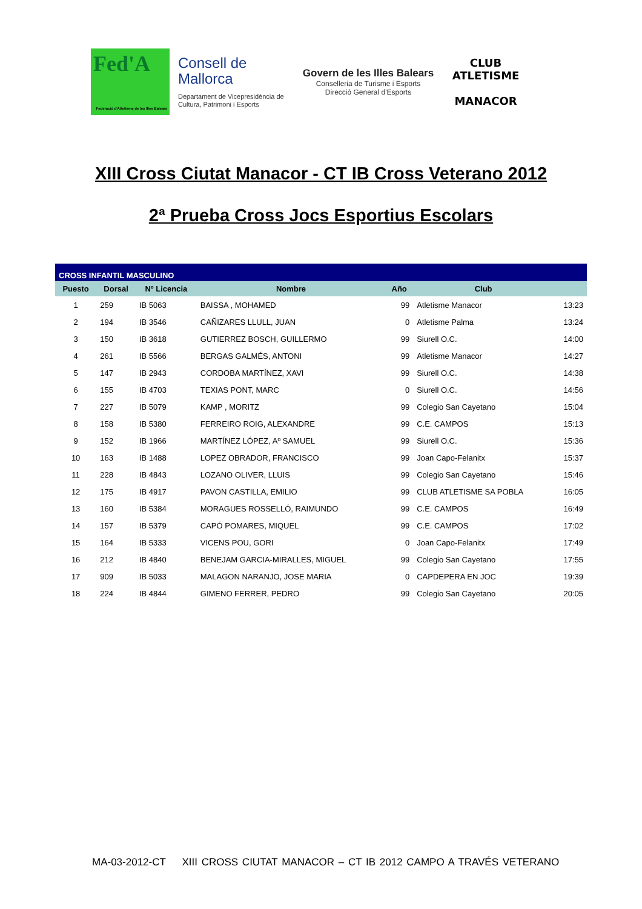Fed'A
Federació d'Atletisme de les Illes Balears
Consell de Mallorca
Departament de Vicepresidència de Cultura, Patrimoni i Esports
Govern de les Illes Balears
Conselleria de Turisme i Esports
Direcció General d'Esports
CLUB ATLETISME
MANACOR
XIII Cross Ciutat Manacor - CT IB Cross Veterano 2012
2ª Prueba Cross Jocs Esportius Escolars
| CROSS INFANTIL MASCULINO | | | | | | |
| Puesto | Dorsal | Nº Licencia | Nombre | Año | Club | |
| 1 | 259 | IB 5063 | BAISSA , MOHAMED | 99 | Atletisme Manacor | 13:23 |
| 2 | 194 | IB 3546 | CAÑIZARES LLULL, JUAN | 0 | Atletisme Palma | 13:24 |
| 3 | 150 | IB 3618 | GUTIERREZ BOSCH, GUILLERMO | 99 | Siurell O.C. | 14:00 |
| 4 | 261 | IB 5566 | BERGAS GALMÉS, ANTONI | 99 | Atletisme Manacor | 14:27 |
| 5 | 147 | IB 2943 | CORDOBA MARTÍNEZ, XAVI | 99 | Siurell O.C. | 14:38 |
| 6 | 155 | IB 4703 | TEXIAS PONT, MARC | 0 | Siurell O.C. | 14:56 |
| 7 | 227 | IB 5079 | KAMP , MORITZ | 99 | Colegio San Cayetano | 15:04 |
| 8 | 158 | IB 5380 | FERREIRO ROIG, ALEXANDRE | 99 | C.E. CAMPOS | 15:13 |
| 9 | 152 | IB 1966 | MARTÍNEZ LÓPEZ, Aº SAMUEL | 99 | Siurell O.C. | 15:36 |
| 10 | 163 | IB 1488 | LOPEZ OBRADOR, FRANCISCO | 99 | Joan Capo-Felanitx | 15:37 |
| 11 | 228 | IB 4843 | LOZANO OLIVER, LLUIS | 99 | Colegio San Cayetano | 15:46 |
| 12 | 175 | IB 4917 | PAVON CASTILLA, EMILIO | 99 | CLUB ATLETISME SA POBLA | 16:05 |
| 13 | 160 | IB 5384 | MORAGUES ROSSELLÓ, RAIMUNDO | 99 | C.E. CAMPOS | 16:49 |
| 14 | 157 | IB 5379 | CAPÓ POMARES, MIQUEL | 99 | C.E. CAMPOS | 17:02 |
| 15 | 164 | IB 5333 | VICENS POU, GORI | 0 | Joan Capo-Felanitx | 17:49 |
| 16 | 212 | IB 4840 | BENEJAM GARCIA-MIRALLES, MIGUEL | 99 | Colegio San Cayetano | 17:55 |
| 17 | 909 | IB 5033 | MALAGON NARANJO, JOSE MARIA | 0 | CAPDEPERA EN JOC | 19:39 |
| 18 | 224 | IB 4844 | GIMENO FERRER, PEDRO | 99 | Colegio San Cayetano | 20:05 |
MA-03-2012-CT XIII CROSS CIUTAT MANACOR – CT IB 2012 CAMPO A TRAVÉS VETERANO